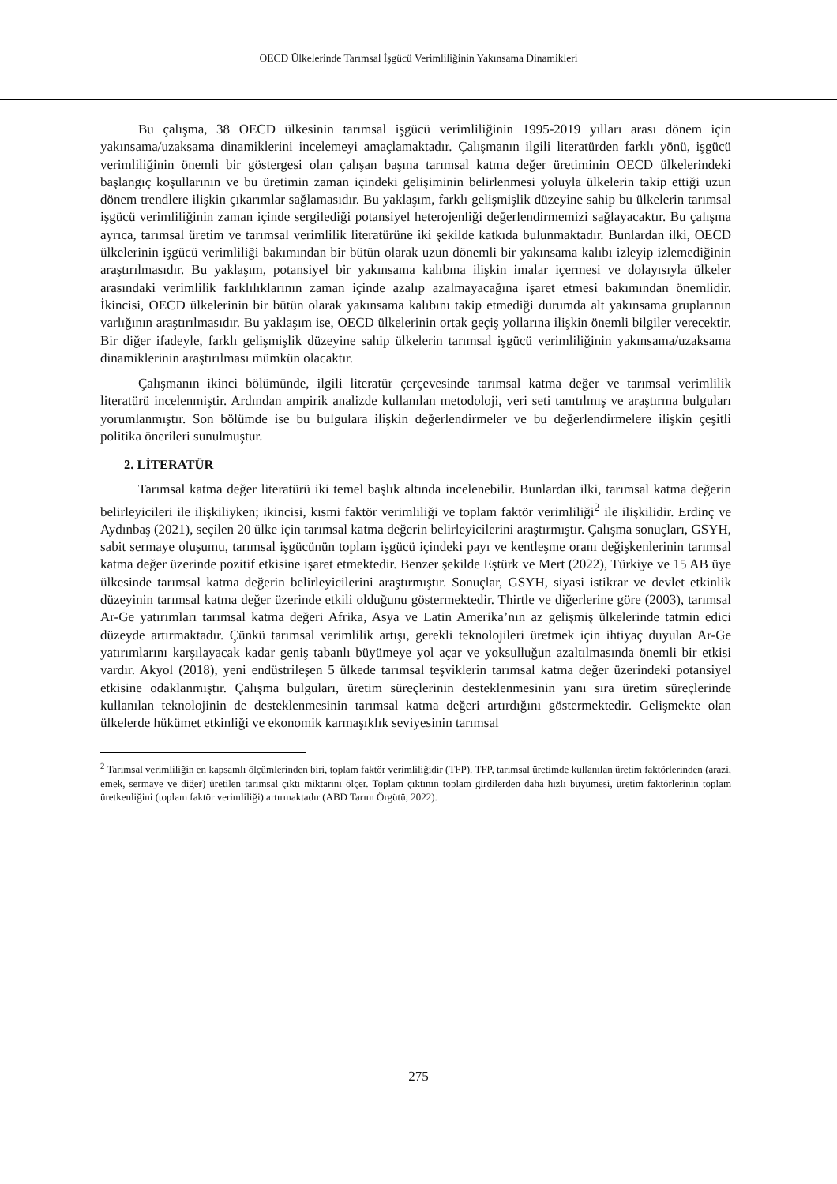OECD Ülkelerinde Tarımsal İşgücü Verimliliğinin Yakınsama Dinamikleri
Bu çalışma, 38 OECD ülkesinin tarımsal işgücü verimliliğinin 1995-2019 yılları arası dönem için yakınsama/uzaksama dinamiklerini incelemeyi amaçlamaktadır. Çalışmanın ilgili literatürden farklı yönü, işgücü verimliliğinin önemli bir göstergesi olan çalışan başına tarımsal katma değer üretiminin OECD ülkelerindeki başlangıç koşullarının ve bu üretimin zaman içindeki gelişiminin belirlenmesi yoluyla ülkelerin takip ettiği uzun dönem trendlere ilişkin çıkarımlar sağlamasıdır. Bu yaklaşım, farklı gelişmişlik düzeyine sahip bu ülkelerin tarımsal işgücü verimliliğinin zaman içinde sergilediği potansiyel heterojenliği değerlendirmemizi sağlayacaktır. Bu çalışma ayrıca, tarımsal üretim ve tarımsal verimlilik literatürüne iki şekilde katkıda bulunmaktadır. Bunlardan ilki, OECD ülkelerinin işgücü verimliliği bakımından bir bütün olarak uzun dönemli bir yakınsama kalıbı izleyip izlemediğinin araştırılmasıdır. Bu yaklaşım, potansiyel bir yakınsama kalıbına ilişkin imalar içermesi ve dolayısıyla ülkeler arasındaki verimlilik farklılıklarının zaman içinde azalıp azalmayacağına işaret etmesi bakımından önemlidir. İkincisi, OECD ülkelerinin bir bütün olarak yakınsama kalıbını takip etmediği durumda alt yakınsama gruplarının varlığının araştırılmasıdır. Bu yaklaşım ise, OECD ülkelerinin ortak geçiş yollarına ilişkin önemli bilgiler verecektir. Bir diğer ifadeyle, farklı gelişmişlik düzeyine sahip ülkelerin tarımsal işgücü verimliliğinin yakınsama/uzaksama dinamiklerinin araştırılması mümkün olacaktır.
Çalışmanın ikinci bölümünde, ilgili literatür çerçevesinde tarımsal katma değer ve tarımsal verimlilik literatürü incelenmiştir. Ardından ampirik analizde kullanılan metodoloji, veri seti tanıtılmış ve araştırma bulguları yorumlanmıştır. Son bölümde ise bu bulgulara ilişkin değerlendirmeler ve bu değerlendirmelere ilişkin çeşitli politika önerileri sunulmuştur.
2. LİTERATÜR
Tarımsal katma değer literatürü iki temel başlık altında incelenebilir. Bunlardan ilki, tarımsal katma değerin belirleyicileri ile ilişkiliyken; ikincisi, kısmi faktör verimliliği ve toplam faktör verimliliği<sup>2</sup> ile ilişkilidir. Erdinç ve Aydınbaş (2021), seçilen 20 ülke için tarımsal katma değerin belirleyicilerini araştırmıştır. Çalışma sonuçları, GSYH, sabit sermaye oluşumu, tarımsal işgücünün toplam işgücü içindeki payı ve kentleşme oranı değişkenlerinin tarımsal katma değer üzerinde pozitif etkisine işaret etmektedir. Benzer şekilde Eştürk ve Mert (2022), Türkiye ve 15 AB üye ülkesinde tarımsal katma değerin belirleyicilerini araştırmıştır. Sonuçlar, GSYH, siyasi istikrar ve devlet etkinlik düzeyinin tarımsal katma değer üzerinde etkili olduğunu göstermektedir. Thirtle ve diğerlerine göre (2003), tarımsal Ar-Ge yatırımları tarımsal katma değeri Afrika, Asya ve Latin Amerika’nın az gelişmiş ülkelerinde tatmin edici düzeyde artırmaktadır. Çünkü tarımsal verimlilik artışı, gerekli teknolojileri üretmek için ihtiyaç duyulan Ar-Ge yatırımlarını karşılayacak kadar geniş tabanlı büyümeye yol açar ve yoksulluğun azaltılmasında önemli bir etkisi vardır. Akyol (2018), yeni endüstrileşen 5 ülkede tarımsal teşviklerin tarımsal katma değer üzerindeki potansiyel etkisine odaklanmıştır. Çalışma bulguları, üretim süreçlerinin desteklenmesinin yanı sıra üretim süreçlerinde kullanılan teknolojinin de desteklenmesinin tarımsal katma değeri artırdığını göstermektedir. Gelişmekte olan ülkelerde hükümet etkinliği ve ekonomik karmaşıklık seviyesinin tarımsal
<sup>2</sup> Tarımsal verimliliğin en kapsamlı ölçümlerinden biri, toplam faktör verimliliğidir (TFP). TFP, tarımsal üretimde kullanılan üretim faktörlerinden (arazi, emek, sermaye ve diğer) üretilen tarımsal çıktı miktarını ölçer. Toplam çıktının toplam girdilerden daha hızlı büyümesi, üretim faktörlerinin toplam üretkenliğini (toplam faktör verimliliği) artırmaktadır (ABD Tarım Örgütü, 2022).
275